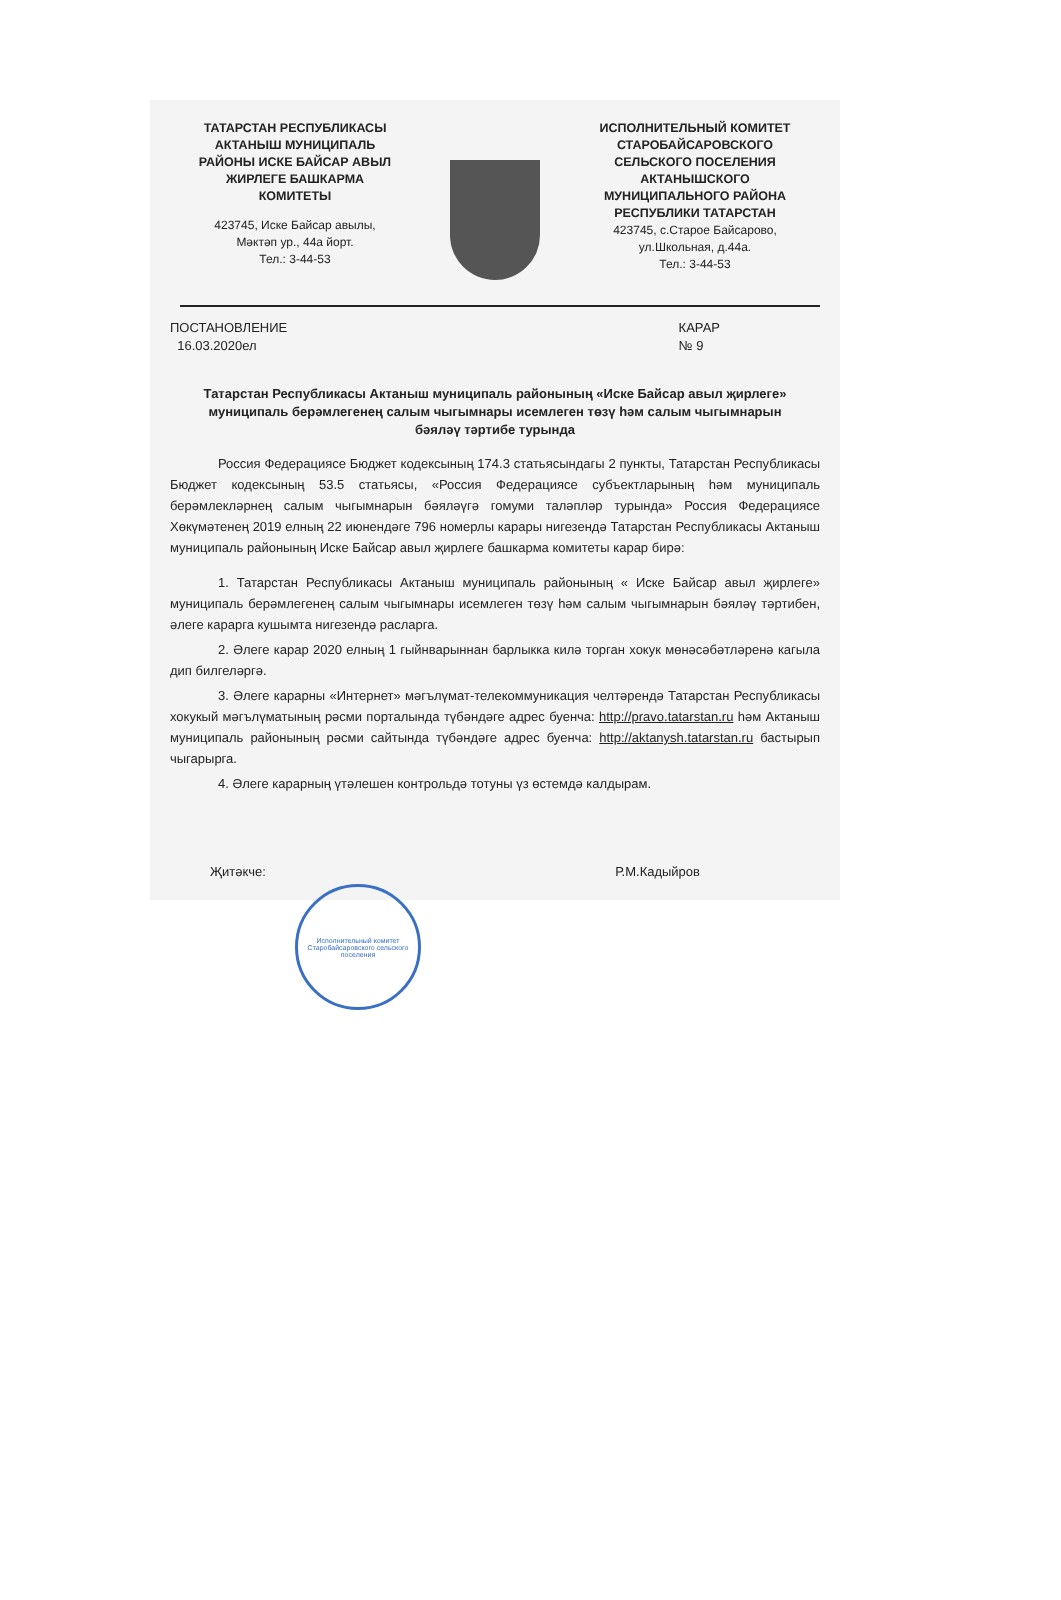ТАТАРСТАН РЕСПУБЛИКАСЫ
АКТАНЫШ МУНИЦИПАЛЬ
РАЙОНЫ ИСКЕ БАЙСАР АВЫЛ
ЖИРЛЕГЕ БАШКАРМА
КОМИТЕТЫ
423745, Иске Байсар авылы,
Мәктәп ур., 44а йорт.
Тел.: 3-44-53
ИСПОЛНИТЕЛЬНЫЙ КОМИТЕТ
СТАРОБАЙСАРОВСКОГО
СЕЛЬСКОГО ПОСЕЛЕНИЯ
АКТАНЫШСКОГО
МУНИЦИПАЛЬНОГО РАЙОНА
РЕСПУБЛИКИ ТАТАРСТАН
423745, с.Старое Байсарово,
ул.Школьная, д.44а.
Тел.: 3-44-53
ПОСТАНОВЛЕНИЕ
16.03.2020ел
КАРАР
№ 9
Татарстан Республикасы Актаныш муниципаль районының «Иске Байсар авыл җирлеге» муниципаль берәмлегенең салым чыгымнары исемлеген төзү һәм салым чыгымнарын бәяләү тәртибе турында
Россия Федерациясе Бюджет кодексының 174.3 статьясындагы 2 пункты, Татарстан Республикасы Бюджет кодексының 53.5 статьясы, «Россия Федерациясе субъектларының һәм муниципаль берәмлекләрнең салым чыгымнарын бәяләүгә гомуми таләпләр турында» Россия Федерациясе Хөкүмәтенең 2019 елның 22 июнендәге 796 номерлы карары нигезендә Татарстан Республикасы Актаныш муниципаль районының Иске Байсар авыл җирлеге башкарма комитеты карар бирә:
1. Татарстан Республикасы Актаныш муниципаль районының « Иске Байсар авыл җирлеге» муниципаль берәмлегенең салым чыгымнары исемлеген төзү һәм салым чыгымнарын бәяләү тәртибен, әлеге карарга кушымта нигезендә расларга.
2. Әлеге карар 2020 елның 1 гыйнварыннан барлыкка килә торган хокук мөнәсәбәтләренә кагыла дип билгеләргә.
3. Әлеге карарны «Интернет» мәгълүмат-телекоммуникация челтәрендә Татарстан Республикасы хокукый мәгълүматының рәсми порталында түбәндәге адрес буенча: http://pravo.tatarstan.ru һәм Актаныш муниципаль районының рәсми сайтында түбәндәге адрес буенча: http://aktanysh.tatarstan.ru бастырып чыгарырга.
4. Әлеге карарның үтәлешен контрольдә тотуны үз өстемдә калдырам.
Җитәкче: Р.М.Кадыйров
Исполнительный комитет Старобайсаровского сельского поселения